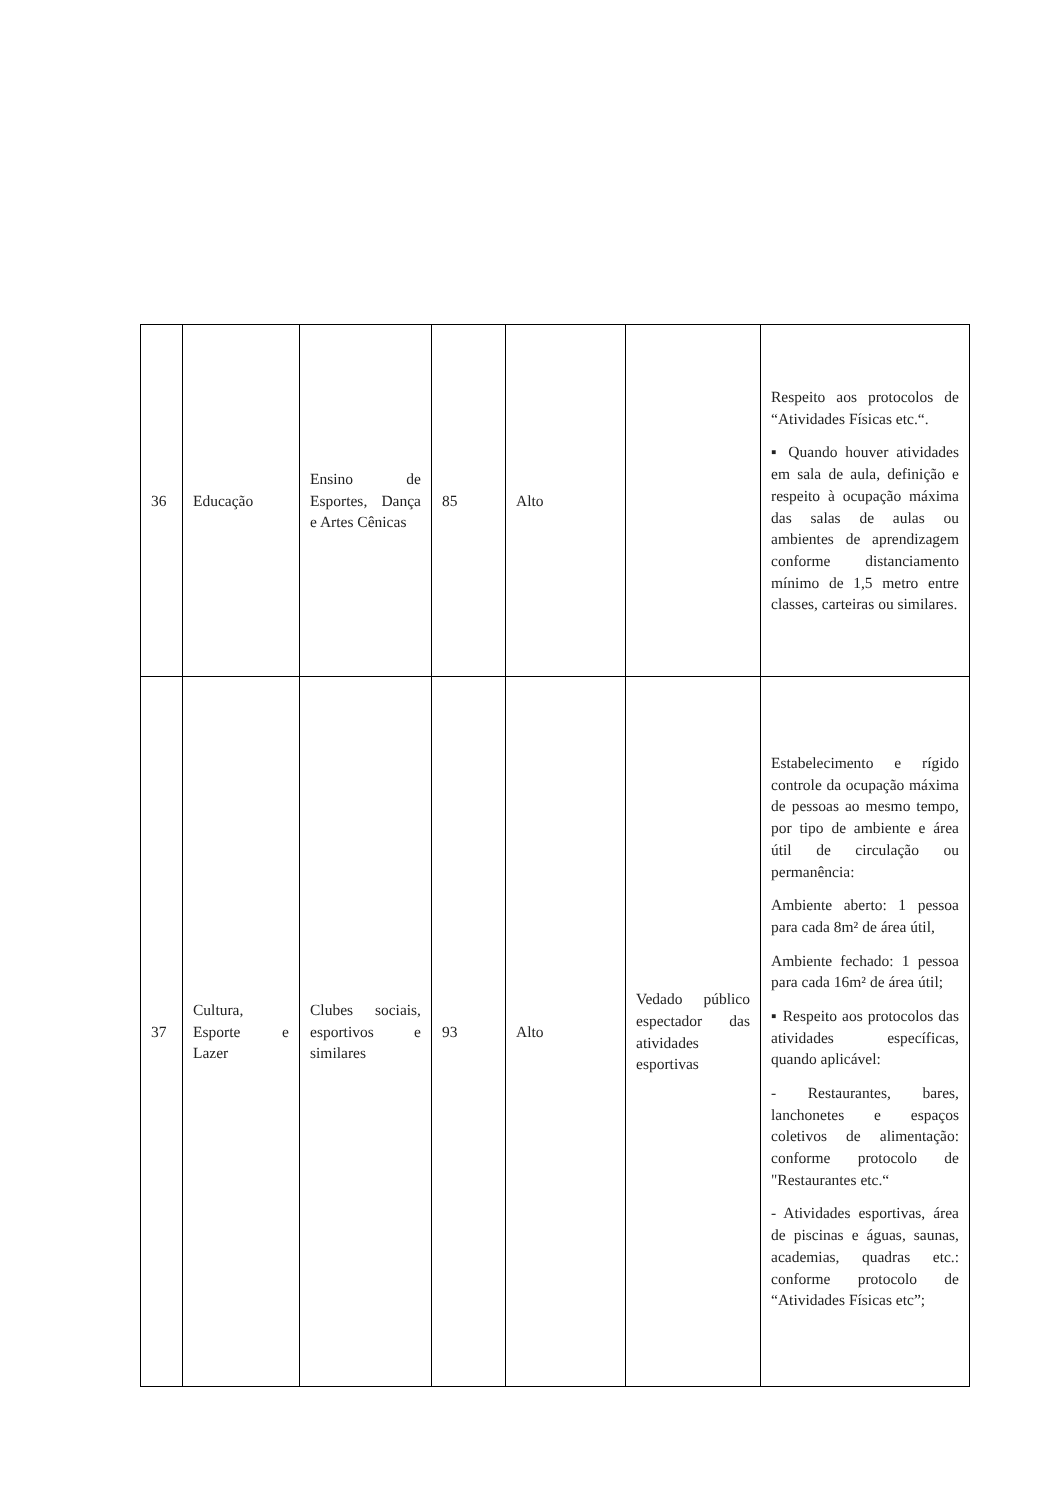| 36 | Educação | Ensino de Esportes, Dança e Artes Cênicas | 85 | Alto | | Respeito aos protocolos de “Atividades Físicas etc.“. ▪ Quando houver atividades em sala de aula, definição e respeito à ocupação máxima das salas de aulas ou ambientes de aprendizagem conforme distanciamento mínimo de 1,5 metro entre classes, carteiras ou similares. |
| 37 | Cultura, Esporte e Lazer | Clubes sociais, esportivos e similares | 93 | Alto | Vedado público espectador das atividades esportivas | Estabelecimento e rígido controle da ocupação máxima de pessoas ao mesmo tempo, por tipo de ambiente e área útil de circulação ou permanência: Ambiente aberto: 1 pessoa para cada 8m² de área útil, Ambiente fechado: 1 pessoa para cada 16m² de área útil; ▪ Respeito aos protocolos das atividades específicas, quando aplicável: - Restaurantes, bares, lanchonetes e espaços coletivos de alimentação: conforme protocolo de "Restaurantes etc.“ - Atividades esportivas, área de piscinas e águas, saunas, academias, quadras etc.: conforme protocolo de “Atividades Físicas etc”; |